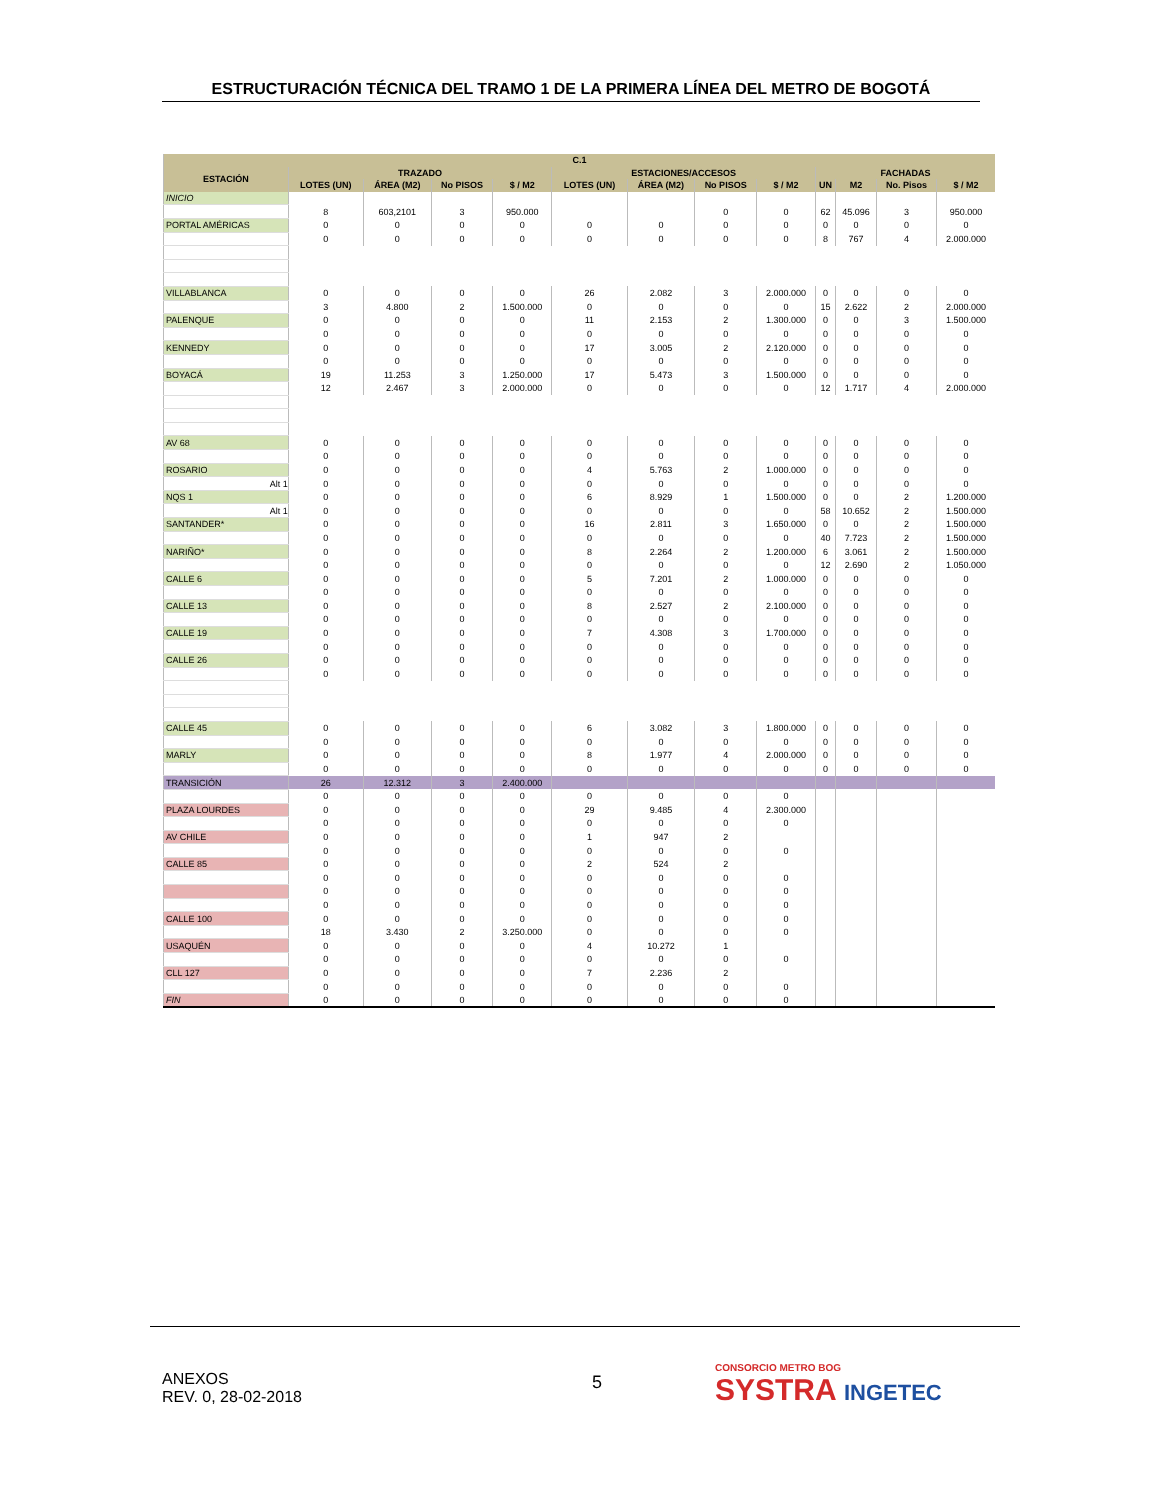ESTRUCTURACIÓN TÉCNICA DEL TRAMO 1 DE LA PRIMERA LÍNEA DEL METRO DE BOGOTÁ
| C.1 | | | | | | | | | | | | |
| --- | --- | --- | --- | --- | --- | --- | --- | --- | --- | --- | --- | --- |
| ESTACIÓN | TRAZADO | | | | ESTACIONES/ACCESOS | | | | FACHADAS | | | |
| | LOTES (UN) | ÁREA (M2) | No PISOS | $ / M2 | LOTES (UN) | ÁREA (M2) | No PISOS | $ / M2 | UN | M2 | No. Pisos | $ / M2 |
| INICIO | | | | | | | | | | | | |
| | 8 | 603,2101 | 3 | 950.000 | | | 0 | 0 | 62 | 45.096 | 3 | 950.000 |
| PORTAL AMÉRICAS | 0 | 0 | 0 | 0 | 0 | 0 | 0 | 0 | 0 | 0 | 0 | 0 |
| | 0 | 0 | 0 | 0 | 0 | 0 | 0 | 0 | 8 | 767 | 4 | 2.000.000 |
| VILLABLANCA | 0 | 0 | 0 | 0 | 26 | 2.082 | 3 | 2.000.000 | 0 | 0 | 0 | 0 |
| | 3 | 4.800 | 2 | 1.500.000 | 0 | 0 | 0 | 0 | 15 | 2.622 | 2 | 2.000.000 |
| PALENQUE | 0 | 0 | 0 | 0 | 11 | 2.153 | 2 | 1.300.000 | 0 | 0 | 3 | 1.500.000 |
| | 0 | 0 | 0 | 0 | 0 | 0 | 0 | 0 | 0 | 0 | 0 | 0 |
| KENNEDY | 0 | 0 | 0 | 0 | 17 | 3.005 | 2 | 2.120.000 | 0 | 0 | 0 | 0 |
| | 0 | 0 | 0 | 0 | 0 | 0 | 0 | 0 | 0 | 0 | 0 | 0 |
| BOYACÁ | 19 | 11.253 | 3 | 1.250.000 | 17 | 5.473 | 3 | 1.500.000 | 0 | 0 | 0 | 0 |
| | 12 | 2.467 | 3 | 2.000.000 | 0 | 0 | 0 | 0 | 12 | 1.717 | 4 | 2.000.000 |
| AV 68 | 0 | 0 | 0 | 0 | 0 | 0 | 0 | 0 | 0 | 0 | 0 | 0 |
| | 0 | 0 | 0 | 0 | 0 | 0 | 0 | 0 | 0 | 0 | 0 | 0 |
| ROSARIO | 0 | 0 | 0 | 0 | 4 | 5.763 | 2 | 1.000.000 | 0 | 0 | 0 | 0 |
| Alt 1 | 0 | 0 | 0 | 0 | 0 | 0 | 0 | 0 | 0 | 0 | 0 | 0 |
| NQS 1 | 0 | 0 | 0 | 0 | 6 | 8.929 | 1 | 1.500.000 | 0 | 0 | 2 | 1.200.000 |
| Alt 1 | 0 | 0 | 0 | 0 | 0 | 0 | 0 | 0 | 58 | 10.652 | 2 | 1.500.000 |
| SANTANDER* | 0 | 0 | 0 | 0 | 16 | 2.811 | 3 | 1.650.000 | 0 | 0 | 2 | 1.500.000 |
| | 0 | 0 | 0 | 0 | 0 | 0 | 0 | 0 | 40 | 7.723 | 2 | 1.500.000 |
| NARIÑO* | 0 | 0 | 0 | 0 | 8 | 2.264 | 2 | 1.200.000 | 6 | 3.061 | 2 | 1.500.000 |
| | 0 | 0 | 0 | 0 | 0 | 0 | 0 | 0 | 12 | 2.690 | 2 | 1.050.000 |
| CALLE 6 | 0 | 0 | 0 | 0 | 5 | 7.201 | 2 | 1.000.000 | 0 | 0 | 0 | 0 |
| | 0 | 0 | 0 | 0 | 0 | 0 | 0 | 0 | 0 | 0 | 0 | 0 |
| CALLE 13 | 0 | 0 | 0 | 0 | 8 | 2.527 | 2 | 2.100.000 | 0 | 0 | 0 | 0 |
| | 0 | 0 | 0 | 0 | 0 | 0 | 0 | 0 | 0 | 0 | 0 | 0 |
| CALLE 19 | 0 | 0 | 0 | 0 | 7 | 4.308 | 3 | 1.700.000 | 0 | 0 | 0 | 0 |
| | 0 | 0 | 0 | 0 | 0 | 0 | 0 | 0 | 0 | 0 | 0 | 0 |
| CALLE 26 | 0 | 0 | 0 | 0 | 0 | 0 | 0 | 0 | 0 | 0 | 0 | 0 |
| | 0 | 0 | 0 | 0 | 0 | 0 | 0 | 0 | 0 | 0 | 0 | 0 |
| CALLE 45 | 0 | 0 | 0 | 0 | 6 | 3.082 | 3 | 1.800.000 | 0 | 0 | 0 | 0 |
| | 0 | 0 | 0 | 0 | 0 | 0 | 0 | 0 | 0 | 0 | 0 | 0 |
| MARLY | 0 | 0 | 0 | 0 | 8 | 1.977 | 4 | 2.000.000 | 0 | 0 | 0 | 0 |
| | 0 | 0 | 0 | 0 | 0 | 0 | 0 | 0 | 0 | 0 | 0 | 0 |
| TRANSICIÓN | 26 | 12.312 | 3 | 2.400.000 | | | | | | | | |
| | 0 | 0 | 0 | 0 | 0 | 0 | 0 | 0 | | | | |
| PLAZA LOURDES | 0 | 0 | 0 | 0 | 29 | 9.485 | 4 | 2.300.000 | | | | |
| | 0 | 0 | 0 | 0 | 0 | 0 | 0 | 0 | | | | |
| AV CHILE | 0 | 0 | 0 | 0 | 1 | 947 | 2 | | | | | |
| | 0 | 0 | 0 | 0 | 0 | 0 | 0 | 0 | | | | |
| CALLE 85 | 0 | 0 | 0 | 0 | 2 | 524 | 2 | | | | | |
| | 0 | 0 | 0 | 0 | 0 | 0 | 0 | 0 | | | | |
| | 0 | 0 | 0 | 0 | 0 | 0 | 0 | 0 | | | | |
| | 0 | 0 | 0 | 0 | 0 | 0 | 0 | 0 | | | | |
| CALLE 100 | 0 | 0 | 0 | 0 | 0 | 0 | 0 | 0 | | | | |
| | 18 | 3.430 | 2 | 3.250.000 | 0 | 0 | 0 | 0 | | | | |
| USAQUÉN | 0 | 0 | 0 | 0 | 4 | 10.272 | 1 | | | | | |
| | 0 | 0 | 0 | 0 | 0 | 0 | 0 | 0 | | | | |
| CLL 127 | 0 | 0 | 0 | 0 | 7 | 2.236 | 2 | | | | | |
| | 0 | 0 | 0 | 0 | 0 | 0 | 0 | 0 | | | | |
| FIN | 0 | 0 | 0 | 0 | 0 | 0 | 0 | 0 | | | | |
ANEXOS
REV. 0, 28-02-2018
5
CONSORCIO METRO BOG
SYSTRA INGETEC